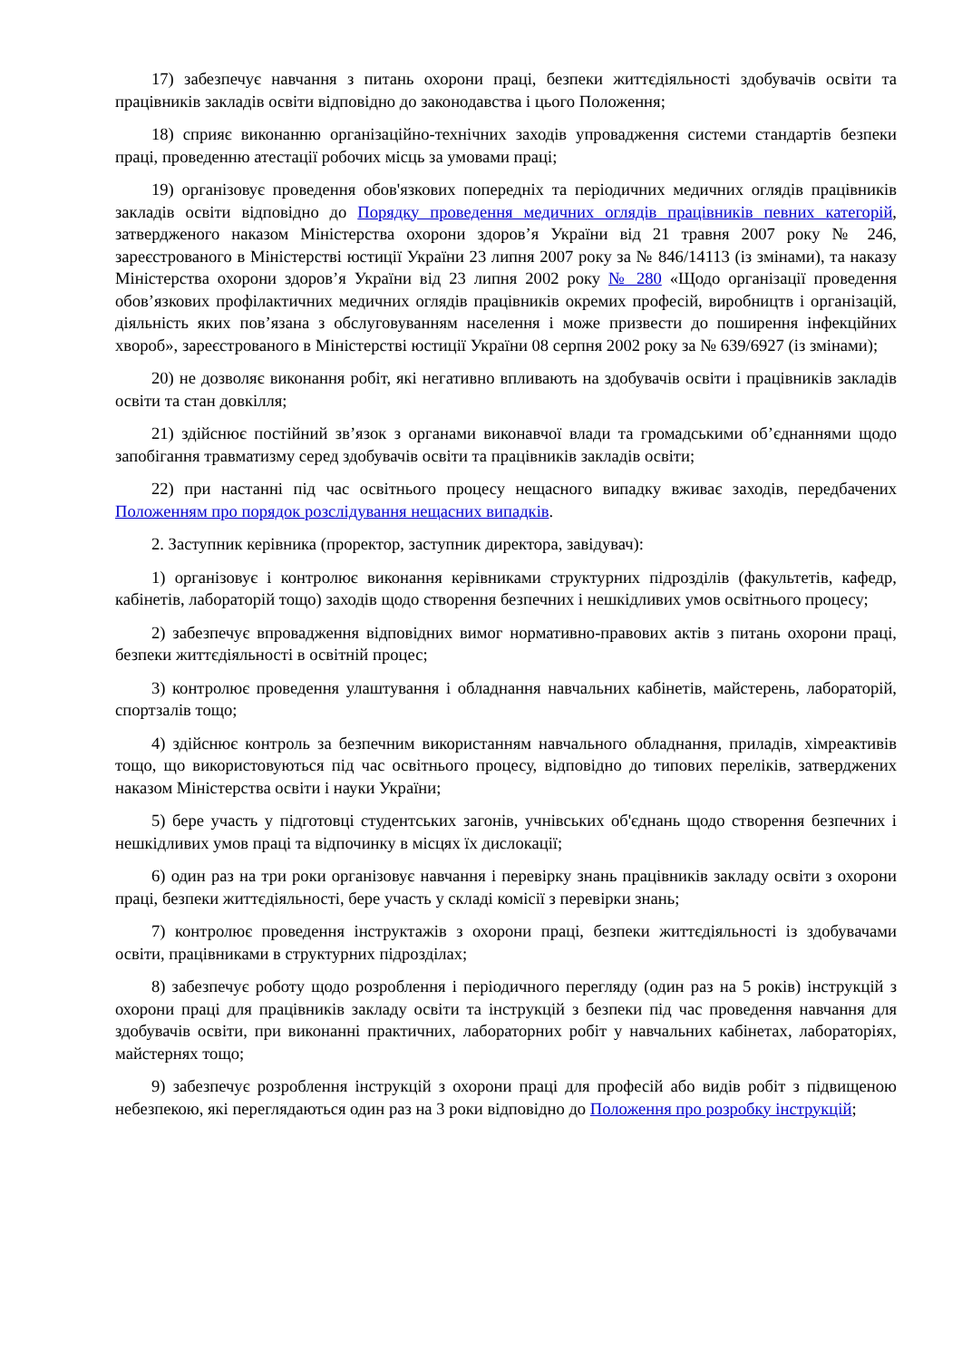17) забезпечує навчання з питань охорони праці, безпеки життєдіяльності здобувачів освіти та працівників закладів освіти відповідно до законодавства і цього Положення;
18) сприяє виконанню організаційно-технічних заходів упровадження системи стандартів безпеки праці, проведенню атестації робочих місць за умовами праці;
19) організовує проведення обов'язкових попередніх та періодичних медичних оглядів працівників закладів освіти відповідно до Порядку проведення медичних оглядів працівників певних категорій, затвердженого наказом Міністерства охорони здоров’я України від 21 травня 2007 року № 246, зареєстрованого в Міністерстві юстиції України 23 липня 2007 року за № 846/14113 (із змінами), та наказу Міністерства охорони здоров’я України від 23 липня 2002 року № 280 «Щодо організації проведення обов’язкових профілактичних медичних оглядів працівників окремих професій, виробництв і організацій, діяльність яких пов’язана з обслуговуванням населення і може призвести до поширення інфекційних хвороб», зареєстрованого в Міністерстві юстиції України 08 серпня 2002 року за № 639/6927 (із змінами);
20) не дозволяє виконання робіт, які негативно впливають на здобувачів освіти і працівників закладів освіти та стан довкілля;
21) здійснює постійний зв’язок з органами виконавчої влади та громадськими об’єднаннями щодо запобігання травматизму серед здобувачів освіти та працівників закладів освіти;
22) при настанні під час освітнього процесу нещасного випадку вживає заходів, передбачених Положенням про порядок розслідування нещасних випадків.
2. Заступник керівника (проректор, заступник директора, завідувач):
1) організовує і контролює виконання керівниками структурних підрозділів (факультетів, кафедр, кабінетів, лабораторій тощо) заходів щодо створення безпечних і нешкідливих умов освітнього процесу;
2) забезпечує впровадження відповідних вимог нормативно-правових актів з питань охорони праці, безпеки життєдіяльності в освітній процес;
3) контролює проведення улаштування і обладнання навчальних кабінетів, майстерень, лабораторій, спортзалів тощо;
4) здійснює контроль за безпечним використанням навчального обладнання, приладів, хімреактивів тощо, що використовуються під час освітнього процесу, відповідно до типових переліків, затверджених наказом Міністерства освіти і науки України;
5) бере участь у підготовці студентських загонів, учнівських об'єднань щодо створення безпечних і нешкідливих умов праці та відпочинку в місцях їх дислокації;
6) один раз на три роки організовує навчання і перевірку знань працівників закладу освіти з охорони праці, безпеки життєдіяльності, бере участь у складі комісії з перевірки знань;
7) контролює проведення інструктажів з охорони праці, безпеки життєдіяльності із здобувачами освіти, працівниками в структурних підрозділах;
8) забезпечує роботу щодо розроблення і періодичного перегляду (один раз на 5 років) інструкцій з охорони праці для працівників закладу освіти та інструкцій з безпеки під час проведення навчання для здобувачів освіти, при виконанні практичних, лабораторних робіт у навчальних кабінетах, лабораторіях, майстернях тощо;
9) забезпечує розроблення інструкцій з охорони праці для професій або видів робіт з підвищеною небезпекою, які переглядаються один раз на 3 роки відповідно до Положення про розробку інструкцій;